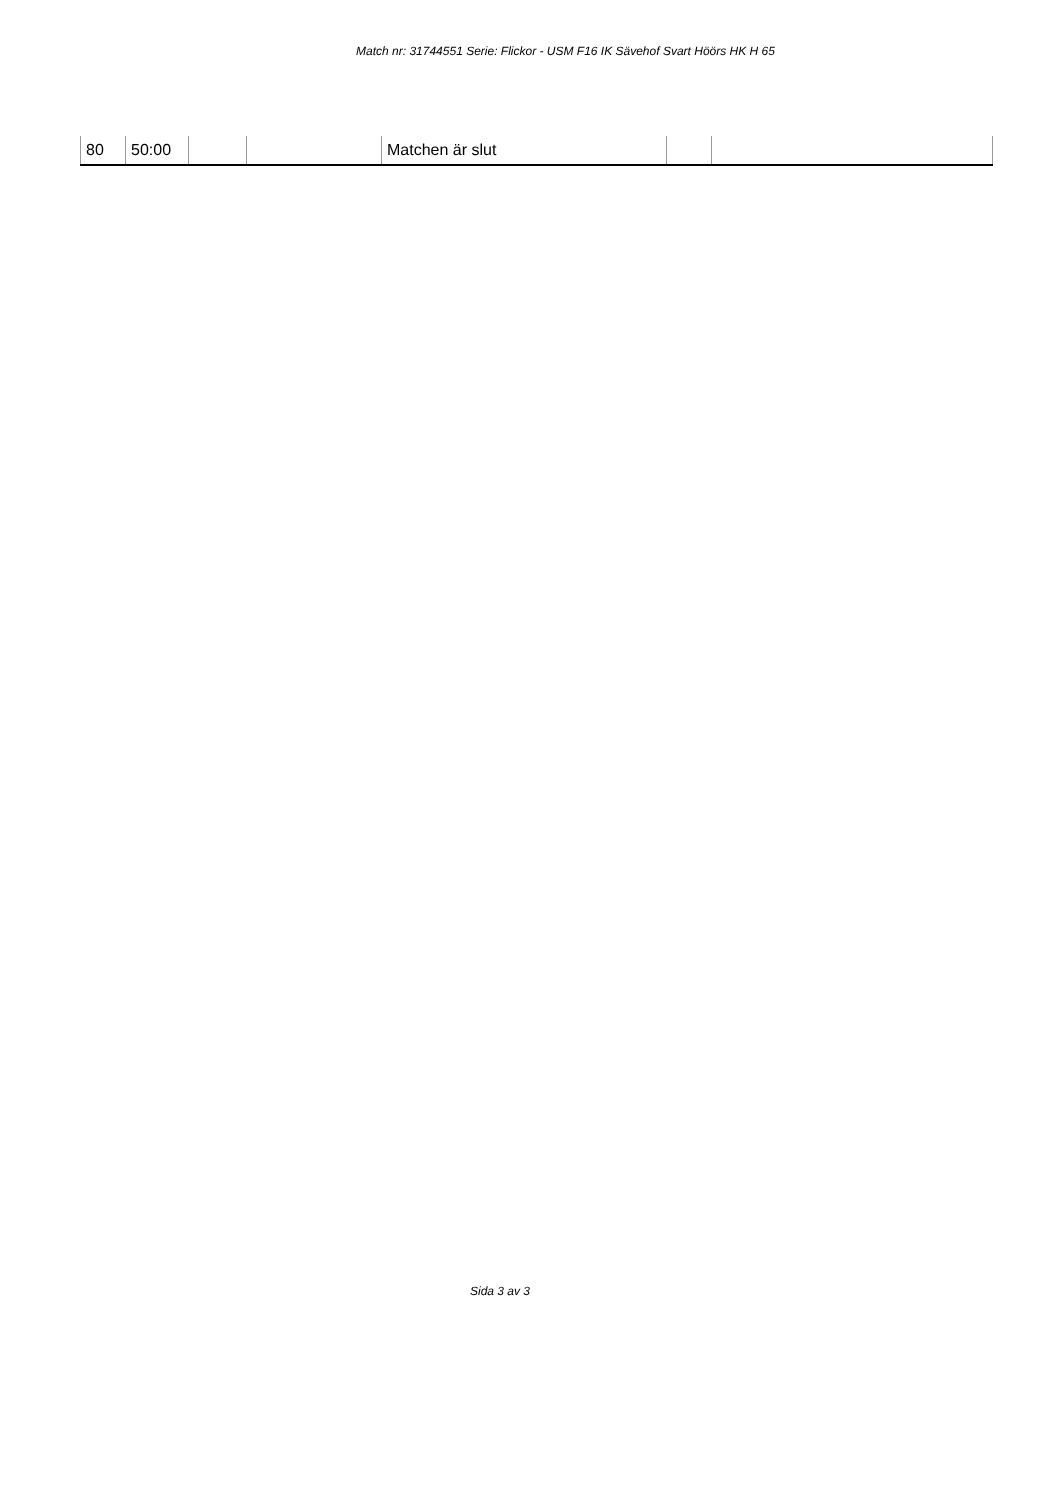Match nr: 31744551 Serie: Flickor - USM F16 IK Sävehof Svart Höörs HK H 65
| 80 | 50:00 | | | Matchen är slut | | |
Sida 3 av 3